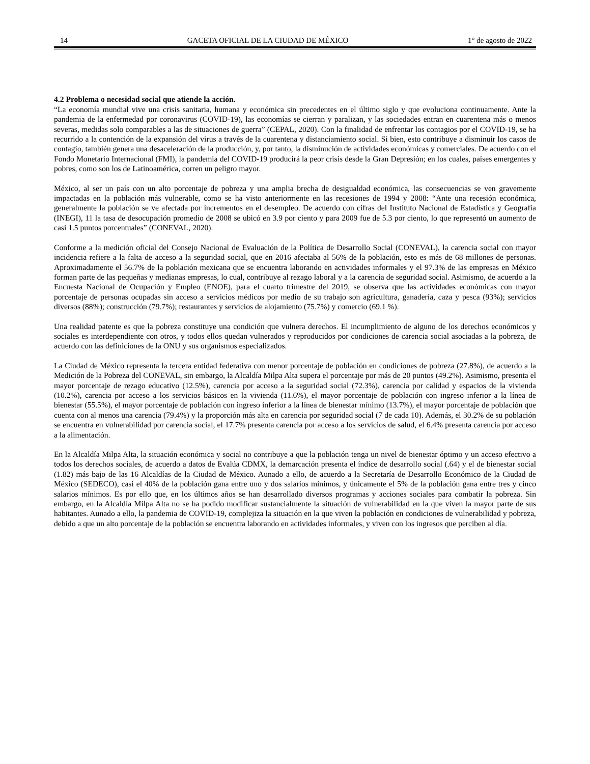14 GACETA OFICIAL DE LA CIUDAD DE MÉXICO 1° de agosto de 2022
4.2 Problema o necesidad social que atiende la acción.
“La economía mundial vive una crisis sanitaria, humana y económica sin precedentes en el último siglo y que evoluciona continuamente. Ante la pandemia de la enfermedad por coronavirus (COVID-19), las economías se cierran y paralizan, y las sociedades entran en cuarentena más o menos severas, medidas solo comparables a las de situaciones de guerra” (CEPAL, 2020). Con la finalidad de enfrentar los contagios por el COVID-19, se ha recurrido a la contención de la expansión del virus a través de la cuarentena y distanciamiento social. Si bien, esto contribuye a disminuir los casos de contagio, también genera una desaceleración de la producción, y, por tanto, la disminución de actividades económicas y comerciales. De acuerdo con el Fondo Monetario Internacional (FMI), la pandemia del COVID-19 producirá la peor crisis desde la Gran Depresión; en los cuales, países emergentes y pobres, como son los de Latinoamérica, corren un peligro mayor.
México, al ser un país con un alto porcentaje de pobreza y una amplia brecha de desigualdad económica, las consecuencias se ven gravemente impactadas en la población más vulnerable, como se ha visto anteriormente en las recesiones de 1994 y 2008: “Ante una recesión económica, generalmente la población se ve afectada por incrementos en el desempleo. De acuerdo con cifras del Instituto Nacional de Estadística y Geografía (INEGI), 11 la tasa de desocupación promedio de 2008 se ubicó en 3.9 por ciento y para 2009 fue de 5.3 por ciento, lo que representó un aumento de casi 1.5 puntos porcentuales” (CONEVAL, 2020).
Conforme a la medición oficial del Consejo Nacional de Evaluación de la Política de Desarrollo Social (CONEVAL), la carencia social con mayor incidencia refiere a la falta de acceso a la seguridad social, que en 2016 afectaba al 56% de la población, esto es más de 68 millones de personas. Aproximadamente el 56.7% de la población mexicana que se encuentra laborando en actividades informales y el 97.3% de las empresas en México forman parte de las pequeñas y medianas empresas, lo cual, contribuye al rezago laboral y a la carencia de seguridad social. Asimismo, de acuerdo a la Encuesta Nacional de Ocupación y Empleo (ENOE), para el cuarto trimestre del 2019, se observa que las actividades económicas con mayor porcentaje de personas ocupadas sin acceso a servicios médicos por medio de su trabajo son agricultura, ganadería, caza y pesca (93%); servicios diversos (88%); construcción (79.7%); restaurantes y servicios de alojamiento (75.7%) y comercio (69.1 %).
Una realidad patente es que la pobreza constituye una condición que vulnera derechos. El incumplimiento de alguno de los derechos económicos y sociales es interdependiente con otros, y todos ellos quedan vulnerados y reproducidos por condiciones de carencia social asociadas a la pobreza, de acuerdo con las definiciones de la ONU y sus organismos especializados.
La Ciudad de México representa la tercera entidad federativa con menor porcentaje de población en condiciones de pobreza (27.8%), de acuerdo a la Medición de la Pobreza del CONEVAL, sin embargo, la Alcaldía Milpa Alta supera el porcentaje por más de 20 puntos (49.2%). Asimismo, presenta el mayor porcentaje de rezago educativo (12.5%), carencia por acceso a la seguridad social (72.3%), carencia por calidad y espacios de la vivienda (10.2%), carencia por acceso a los servicios básicos en la vivienda (11.6%), el mayor porcentaje de población con ingreso inferior a la línea de bienestar (55.5%), el mayor porcentaje de población con ingreso inferior a la línea de bienestar mínimo (13.7%), el mayor porcentaje de población que cuenta con al menos una carencia (79.4%) y la proporción más alta en carencia por seguridad social (7 de cada 10). Además, el 30.2% de su población se encuentra en vulnerabilidad por carencia social, el 17.7% presenta carencia por acceso a los servicios de salud, el 6.4% presenta carencia por acceso a la alimentación.
En la Alcaldía Milpa Alta, la situación económica y social no contribuye a que la población tenga un nivel de bienestar óptimo y un acceso efectivo a todos los derechos sociales, de acuerdo a datos de Evalúa CDMX, la demarcación presenta el índice de desarrollo social (.64) y el de bienestar social (1.82) más bajo de las 16 Alcaldías de la Ciudad de México. Aunado a ello, de acuerdo a la Secretaría de Desarrollo Económico de la Ciudad de México (SEDECO), casi el 40% de la población gana entre uno y dos salarios mínimos, y únicamente el 5% de la población gana entre tres y cinco salarios mínimos. Es por ello que, en los últimos años se han desarrollado diversos programas y acciones sociales para combatir la pobreza. Sin embargo, en la Alcaldía Milpa Alta no se ha podido modificar sustancialmente la situación de vulnerabilidad en la que viven la mayor parte de sus habitantes. Aunado a ello, la pandemia de COVID-19, complejiza la situación en la que viven la población en condiciones de vulnerabilidad y pobreza, debido a que un alto porcentaje de la población se encuentra laborando en actividades informales, y viven con los ingresos que perciben al día.